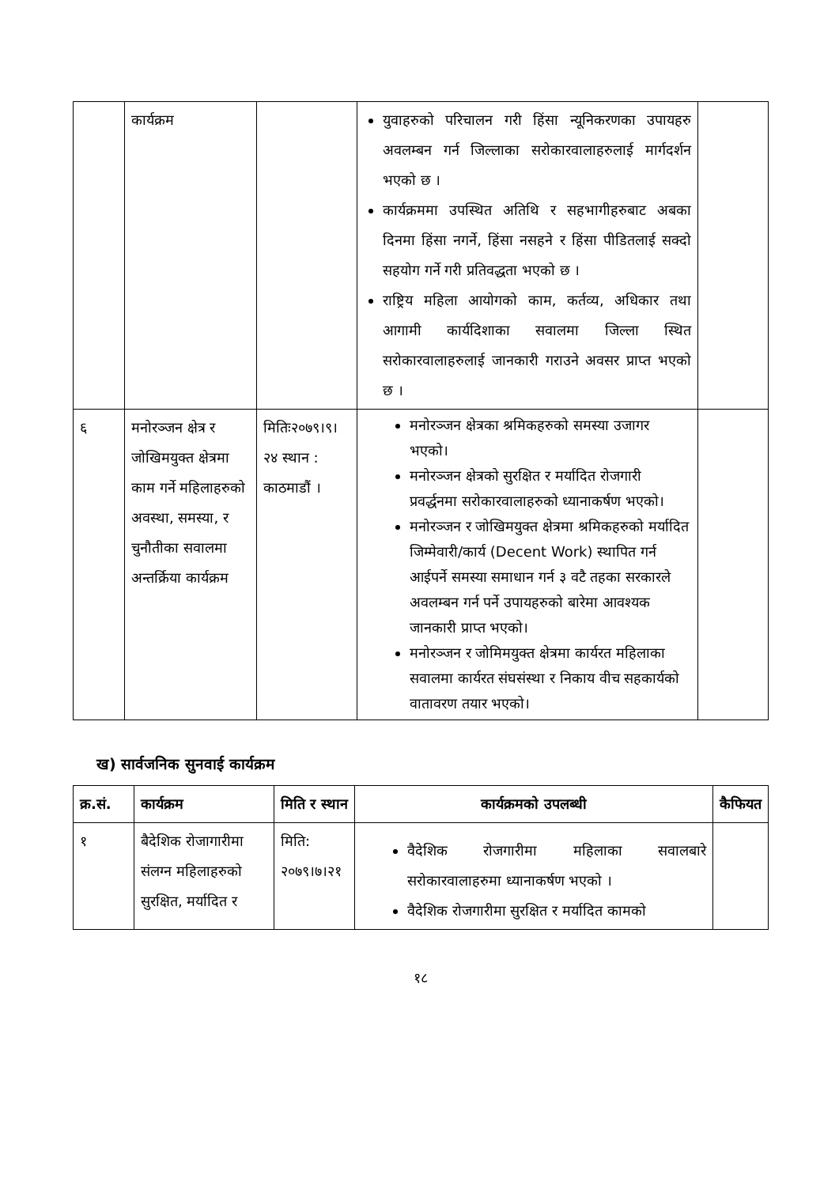| | कार्यक्रम | | युवाहरुको परिचालन गरी हिंसा न्यूनिकरणका उपायहरु अवलम्बन गर्न जिल्लाका सरोकारवालाहरुलाई मार्गदर्शन भएको छ । कार्यक्रममा उपस्थित अतिथि र सहभागीहरुबाट अबका दिनमा हिंसा नगर्ने, हिंसा नसहने र हिंसा पीडितलाई सक्दो सहयोग गर्ने गरी प्रतिवद्धता भएको छ । राष्ट्रिय महिला आयोगको काम, कर्तव्य, अधिकार तथा आगामी कार्यदिशाका सवालमा जिल्ला स्थित सरोकारवालाहरुलाई जानकारी गराउने अवसर प्राप्त भएको छ । | |
| ६ | मनोरञ्जन क्षेत्र र जोखिमयुक्त क्षेत्रमा काम गर्ने महिलाहरुको अवस्था, समस्या, र चुनौतीका सवालमा अन्तर्क्रिया कार्यक्रम | मितिः२०७९।९।२४ स्थान : काठमाडौं । | मनोरञ्जन क्षेत्रका श्रमिकहरुको समस्या उजागर भएको। मनोरञ्जन क्षेत्रको सुरक्षित र मर्यादित रोजगारी प्रवर्द्धनमा सरोकारवालाहरुको ध्यानाकर्षण भएको। मनोरञ्जन र जोखिमयुक्त क्षेत्रमा श्रमिकहरुको मर्यादित जिम्मेवारी/कार्य (Decent Work) स्थापित गर्न आईपर्ने समस्या समाधान गर्न ३ वटै तहका सरकारले अवलम्बन गर्न पर्ने उपायहरुको बारेमा आवश्यक जानकारी प्राप्त भएको। मनोरञ्जन र जोमिमयुक्त क्षेत्रमा कार्यरत महिलाका सवालमा कार्यरत संघसंस्था र निकाय वीच सहकार्यको वातावरण तयार भएको। | |
ख) सार्वजनिक सुनवाई कार्यक्रम
| क्र.सं. | कार्यक्रम | मिति र स्थान | कार्यक्रमको उपलब्धी | कैफियत |
| --- | --- | --- | --- | --- |
| १ | बैदेशिक रोजागारीमा संलग्न महिलाहरुको सुरक्षित, मर्यादित र | मिति: २०७९।७।२१ | वैदेशिक रोजगारीमा महिलाका सवालबारे सरोकारवालाहरुमा ध्यानाकर्षण भएको । वैदेशिक रोजगारीमा सुरक्षित र मर्यादित कामको | |
१८